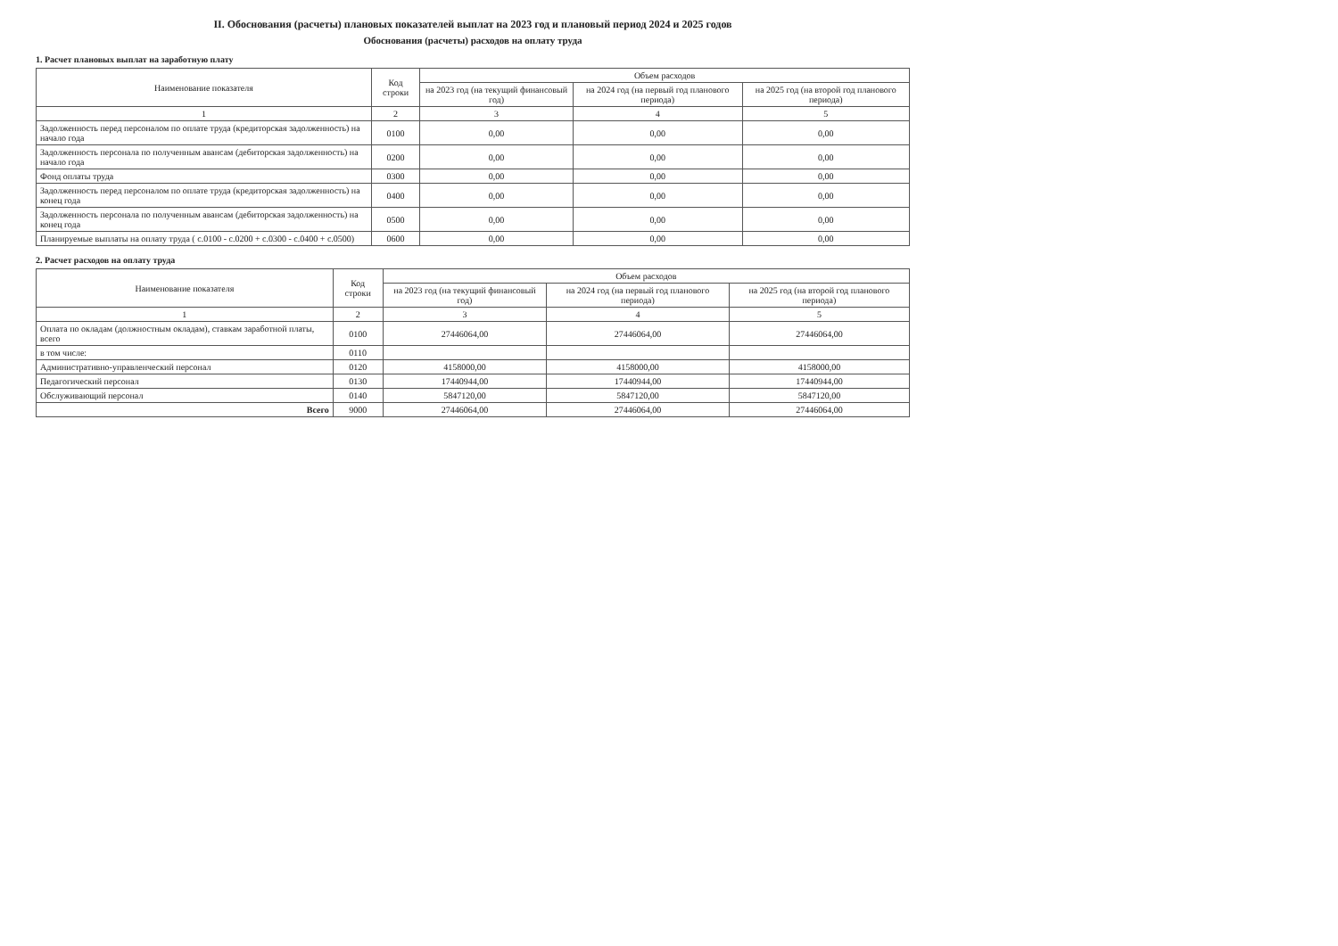II. Обоснования (расчеты) плановых показателей выплат на 2023 год и плановый период 2024 и 2025 годов
Обоснования (расчеты) расходов на оплату труда
1. Расчет плановых выплат на заработную плату
| Наименование показателя | Код строки | Объем расходов | | |
| --- | --- | --- | --- | --- |
| | | на 2023 год (на текущий финансовый год) | на 2024 год (на первый год планового периода) | на 2025 год (на второй год планового периода) |
| 1 | 2 | 3 | 4 | 5 |
| Задолженность перед персоналом по оплате труда (кредиторская задолженность) на начало года | 0100 | 0,00 | 0,00 | 0,00 |
| Задолженность персонала по полученным авансам (дебиторская задолженность) на начало года | 0200 | 0,00 | 0,00 | 0,00 |
| Фонд оплаты труда | 0300 | 0,00 | 0,00 | 0,00 |
| Задолженность перед персоналом по оплате труда (кредиторская задолженность) на конец года | 0400 | 0,00 | 0,00 | 0,00 |
| Задолженность персонала по полученным авансам (дебиторская задолженность) на конец года | 0500 | 0,00 | 0,00 | 0,00 |
| Планируемые выплаты на оплату труда ( с.0100 - с.0200 + с.0300 - с.0400 + с.0500) | 0600 | 0,00 | 0,00 | 0,00 |
2. Расчет расходов на оплату труда
| Наименование показателя | Код строки | Объем расходов | | |
| --- | --- | --- | --- | --- |
| | | на 2023 год (на текущий финансовый год) | на 2024 год (на первый год планового периода) | на 2025 год (на второй год планового периода) |
| 1 | 2 | 3 | 4 | 5 |
| Оплата по окладам (должностным окладам), ставкам заработной платы, всего | 0100 | 27446064,00 | 27446064,00 | 27446064,00 |
| в том числе: | 0110 | | | |
| Административно-управленческий персонал | 0120 | 4158000,00 | 4158000,00 | 4158000,00 |
| Педагогический персонал | 0130 | 17440944,00 | 17440944,00 | 17440944,00 |
| Обслуживающий персонал | 0140 | 5847120,00 | 5847120,00 | 5847120,00 |
| Всего | 9000 | 27446064,00 | 27446064,00 | 27446064,00 |